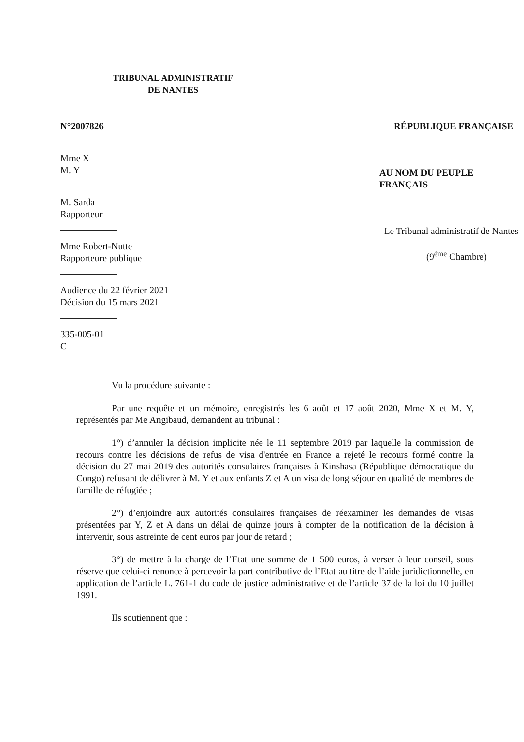TRIBUNAL ADMINISTRATIF
DE NANTES
N°2007826
Mme X
M. Y
M. Sarda
Rapporteur
Mme Robert-Nutte
Rapporteure publique
Audience du 22 février 2021
Décision du 15 mars 2021
335-005-01
C
RÉPUBLIQUE FRANÇAISE
AU NOM DU PEUPLE FRANÇAIS
Le Tribunal administratif de Nantes
(9<sup>ème</sup> Chambre)
Vu la procédure suivante :
Par une requête et un mémoire, enregistrés les 6 août et 17 août 2020, Mme X et M. Y, représentés par Me Angibaud, demandent au tribunal :
1°) d’annuler la décision implicite née le 11 septembre 2019 par laquelle la commission de recours contre les décisions de refus de visa d'entrée en France a rejeté le recours formé contre la décision du 27 mai 2019 des autorités consulaires françaises à Kinshasa (République démocratique du Congo) refusant de délivrer à M. Y et aux enfants Z et A un visa de long séjour en qualité de membres de famille de réfugiée ;
2°) d’enjoindre aux autorités consulaires françaises de réexaminer les demandes de visas présentées par Y, Z et A dans un délai de quinze jours à compter de la notification de la décision à intervenir, sous astreinte de cent euros par jour de retard ;
3°) de mettre à la charge de l’Etat une somme de 1 500 euros, à verser à leur conseil, sous réserve que celui-ci renonce à percevoir la part contributive de l’Etat au titre de l’aide juridictionnelle, en application de l’article L. 761-1 du code de justice administrative et de l’article 37 de la loi du 10 juillet 1991.
Ils soutiennent que :